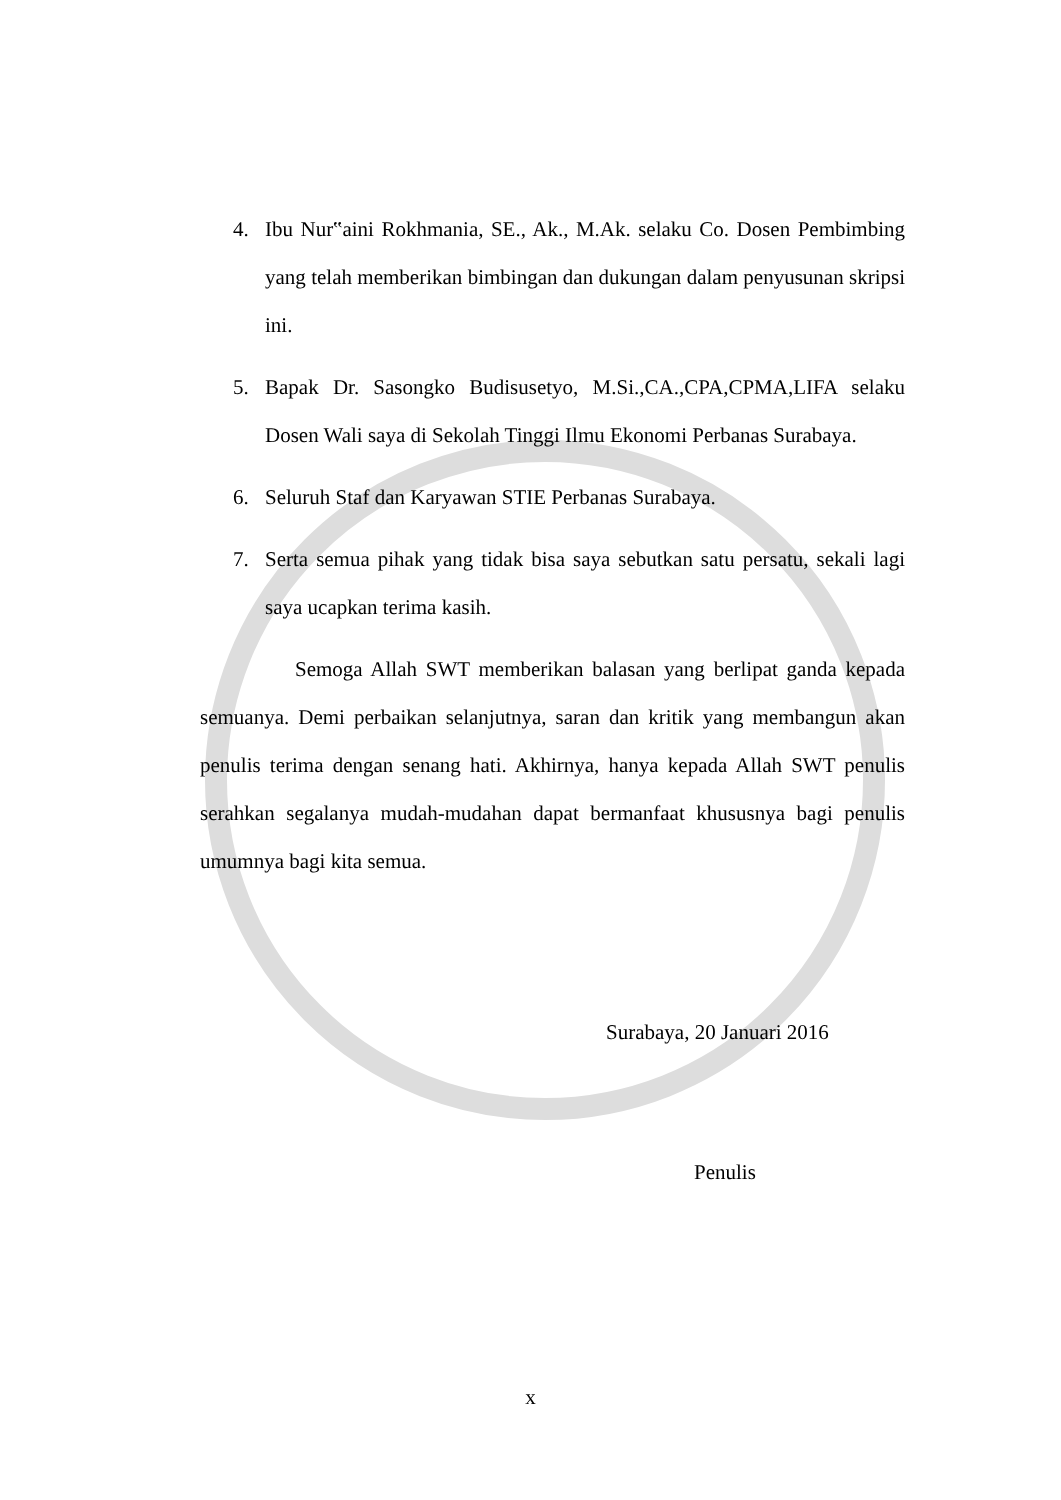4. Ibu Nur‟aini Rokhmania, SE., Ak., M.Ak. selaku Co. Dosen Pembimbing yang telah memberikan bimbingan dan dukungan dalam penyusunan skripsi ini.
5. Bapak Dr. Sasongko Budisusetyo, M.Si.,CA.,CPA,CPMA,LIFA selaku Dosen Wali saya di Sekolah Tinggi Ilmu Ekonomi Perbanas Surabaya.
6. Seluruh Staf dan Karyawan STIE Perbanas Surabaya.
7. Serta semua pihak yang tidak bisa saya sebutkan satu persatu, sekali lagi saya ucapkan terima kasih.
Semoga Allah SWT memberikan balasan yang berlipat ganda kepada semuanya. Demi perbaikan selanjutnya, saran dan kritik yang membangun akan penulis terima dengan senang hati. Akhirnya, hanya kepada Allah SWT penulis serahkan segalanya mudah-mudahan dapat bermanfaat khususnya bagi penulis umumnya bagi kita semua.
Surabaya, 20 Januari 2016
Penulis
x